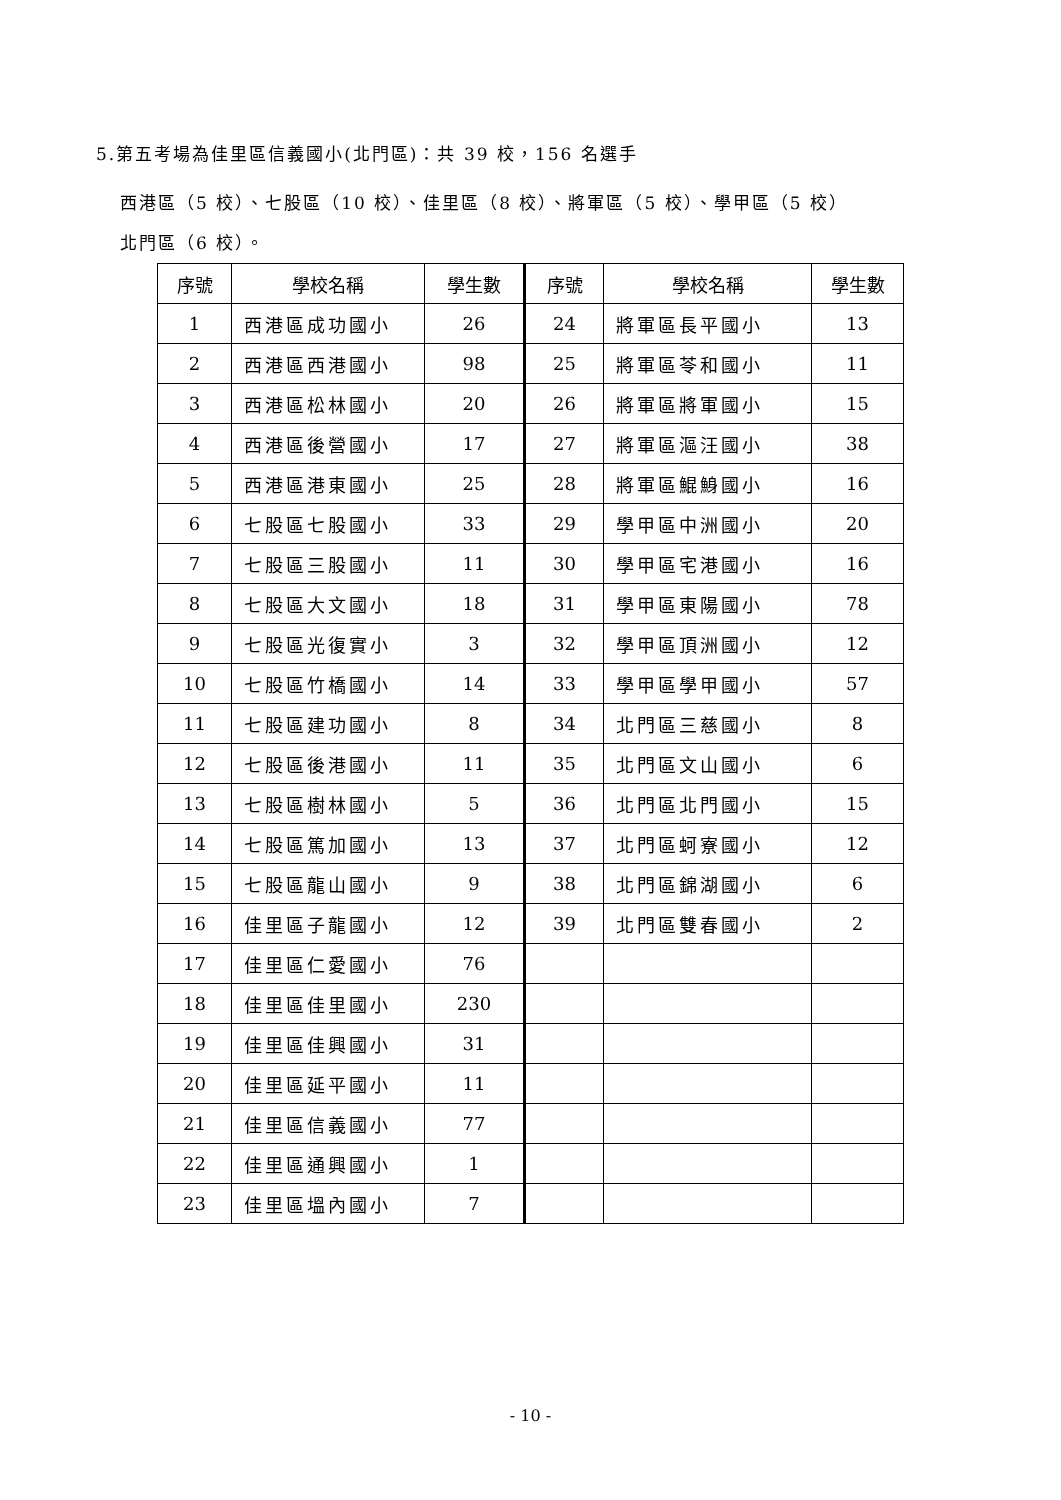5.第五考場為佳里區信義國小(北門區)：共 39 校，156 名選手
西港區（5 校）、七股區（10 校）、佳里區（8 校）、將軍區（5 校）、學甲區（5 校）
北門區（6 校）。
| 序號 | 學校名稱 | 學生數 | 序號 | 學校名稱 | 學生數 |
| --- | --- | --- | --- | --- | --- |
| 1 | 西港區成功國小 | 26 | 24 | 將軍區長平國小 | 13 |
| 2 | 西港區西港國小 | 98 | 25 | 將軍區苓和國小 | 11 |
| 3 | 西港區松林國小 | 20 | 26 | 將軍區將軍國小 | 15 |
| 4 | 西港區後營國小 | 17 | 27 | 將軍區漚汪國小 | 38 |
| 5 | 西港區港東國小 | 25 | 28 | 將軍區鯤鯓國小 | 16 |
| 6 | 七股區七股國小 | 33 | 29 | 學甲區中洲國小 | 20 |
| 7 | 七股區三股國小 | 11 | 30 | 學甲區宅港國小 | 16 |
| 8 | 七股區大文國小 | 18 | 31 | 學甲區東陽國小 | 78 |
| 9 | 七股區光復實小 | 3 | 32 | 學甲區頂洲國小 | 12 |
| 10 | 七股區竹橋國小 | 14 | 33 | 學甲區學甲國小 | 57 |
| 11 | 七股區建功國小 | 8 | 34 | 北門區三慈國小 | 8 |
| 12 | 七股區後港國小 | 11 | 35 | 北門區文山國小 | 6 |
| 13 | 七股區樹林國小 | 5 | 36 | 北門區北門國小 | 15 |
| 14 | 七股區篤加國小 | 13 | 37 | 北門區蚵寮國小 | 12 |
| 15 | 七股區龍山國小 | 9 | 38 | 北門區錦湖國小 | 6 |
| 16 | 佳里區子龍國小 | 12 | 39 | 北門區雙春國小 | 2 |
| 17 | 佳里區仁愛國小 | 76 | | | |
| 18 | 佳里區佳里國小 | 230 | | | |
| 19 | 佳里區佳興國小 | 31 | | | |
| 20 | 佳里區延平國小 | 11 | | | |
| 21 | 佳里區信義國小 | 77 | | | |
| 22 | 佳里區通興國小 | 1 | | | |
| 23 | 佳里區塭內國小 | 7 | | | |
- 10 -